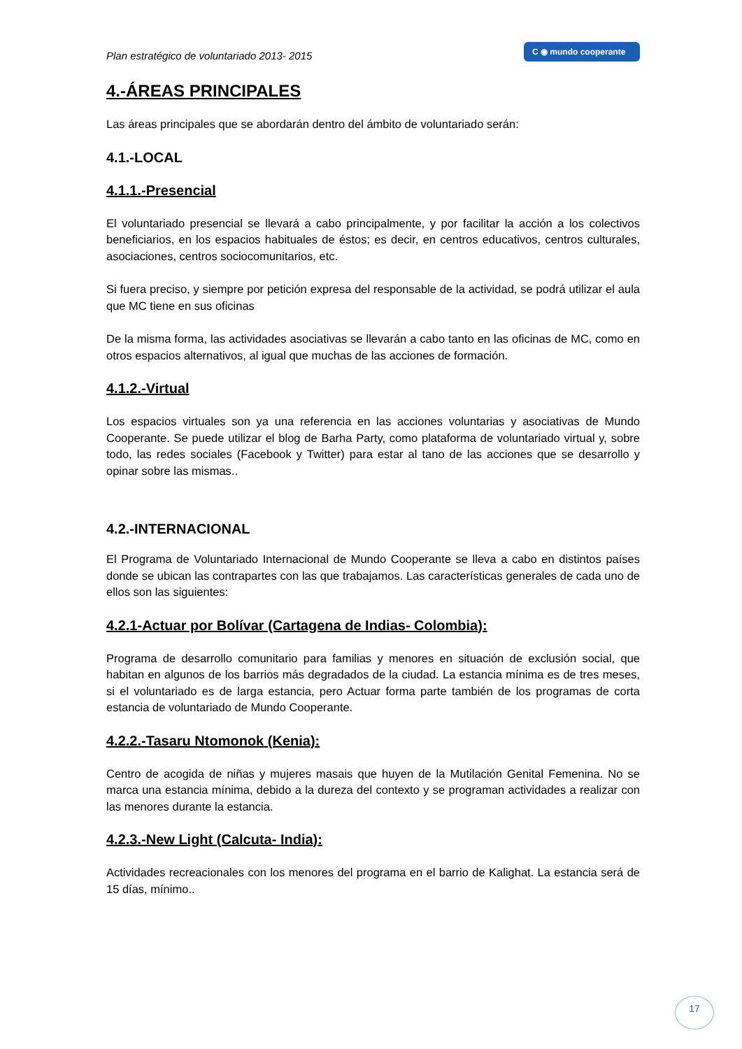Plan estratégico de voluntariado 2013- 2015
C ◉ mundo cooperante
4.-ÁREAS PRINCIPALES
Las áreas principales que se abordarán dentro del ámbito de voluntariado serán:
4.1.-LOCAL
4.1.1.-Presencial
El voluntariado presencial se llevará a cabo principalmente, y por facilitar la acción a los colectivos beneficiarios, en los espacios habituales de éstos; es decir, en centros educativos, centros culturales, asociaciones, centros sociocomunitarios, etc.
Si fuera preciso, y siempre por petición expresa del responsable de la actividad, se podrá utilizar el aula que MC tiene en sus oficinas
De la misma forma, las actividades asociativas se llevarán a cabo tanto en las oficinas de MC, como en otros espacios alternativos, al igual que muchas de las acciones de formación.
4.1.2.-Virtual
Los espacios virtuales son ya una referencia en las acciones voluntarias y asociativas de Mundo Cooperante. Se puede utilizar el blog de Barha Party, como plataforma de voluntariado virtual y, sobre todo, las redes sociales (Facebook y Twitter) para estar al tano de las acciones que se desarrollo y opinar sobre las mismas..
4.2.-INTERNACIONAL
El Programa de Voluntariado Internacional de Mundo Cooperante se lleva a cabo en distintos países donde se ubican las contrapartes con las que trabajamos. Las características generales de cada uno de ellos son las siguientes:
4.2.1-Actuar por Bolívar (Cartagena de Indias- Colombia):
Programa de desarrollo comunitario para familias y menores en situación de exclusión social, que habitan en algunos de los barrios más degradados de la ciudad. La estancia mínima es de tres meses, si el voluntariado es de larga estancia, pero Actuar forma parte también de los programas de corta estancia de voluntariado de Mundo Cooperante.
4.2.2.-Tasaru Ntomonok (Kenia):
Centro de acogida de niñas y mujeres masais que huyen de la Mutilación Genital Femenina. No se marca una estancia mínima, debido a la dureza del contexto y se programan actividades a realizar con las menores durante la estancia.
4.2.3.-New Light (Calcuta- India):
Actividades recreacionales con los menores del programa en el barrio de Kalighat. La estancia será de 15 días, mínimo..
17